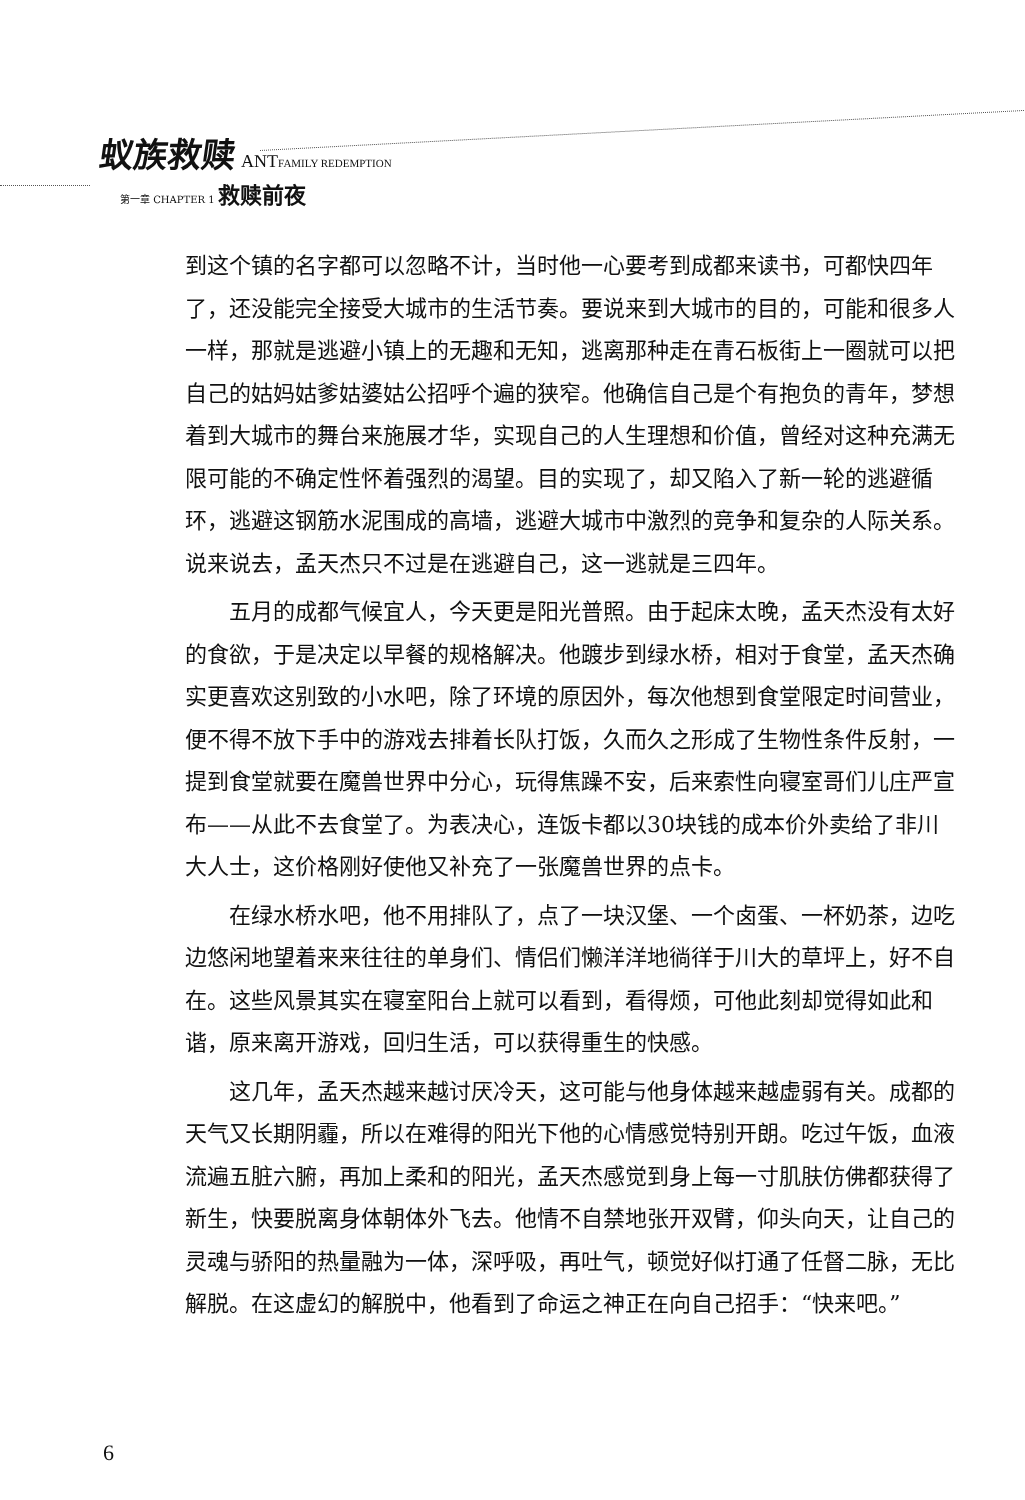蚁族救赎 ANT FAMILY REDEMPTION
第一章 CHAPTER 1 救赎前夜
到这个镇的名字都可以忽略不计，当时他一心要考到成都来读书，可都快四年了，还没能完全接受大城市的生活节奏。要说来到大城市的目的，可能和很多人一样，那就是逃避小镇上的无趣和无知，逃离那种走在青石板街上一圈就可以把自己的姑妈姑爹姑婆姑公招呼个遍的狭窄。他确信自己是个有抱负的青年，梦想着到大城市的舞台来施展才华，实现自己的人生理想和价值，曾经对这种充满无限可能的不确定性怀着强烈的渴望。目的实现了，却又陷入了新一轮的逃避循环，逃避这钢筋水泥围成的高墙，逃避大城市中激烈的竞争和复杂的人际关系。说来说去，孟天杰只不过是在逃避自己，这一逃就是三四年。
五月的成都气候宜人，今天更是阳光普照。由于起床太晚，孟天杰没有太好的食欲，于是决定以早餐的规格解决。他踱步到绿水桥，相对于食堂，孟天杰确实更喜欢这别致的小水吧，除了环境的原因外，每次他想到食堂限定时间营业，便不得不放下手中的游戏去排着长队打饭，久而久之形成了生物性条件反射，一提到食堂就要在魔兽世界中分心，玩得焦躁不安，后来索性向寝室哥们儿庄严宣布——从此不去食堂了。为表决心，连饭卡都以30块钱的成本价外卖给了非川大人士，这价格刚好使他又补充了一张魔兽世界的点卡。
在绿水桥水吧，他不用排队了，点了一块汉堡、一个卤蛋、一杯奶茶，边吃边悠闲地望着来来往往的单身们、情侣们懒洋洋地徜徉于川大的草坪上，好不自在。这些风景其实在寝室阳台上就可以看到，看得烦，可他此刻却觉得如此和谐，原来离开游戏，回归生活，可以获得重生的快感。
这几年，孟天杰越来越讨厌冷天，这可能与他身体越来越虚弱有关。成都的天气又长期阴霾，所以在难得的阳光下他的心情感觉特别开朗。吃过午饭，血液流遍五脏六腑，再加上柔和的阳光，孟天杰感觉到身上每一寸肌肤仿佛都获得了新生，快要脱离身体朝体外飞去。他情不自禁地张开双臂，仰头向天，让自己的灵魂与骄阳的热量融为一体，深呼吸，再吐气，顿觉好似打通了任督二脉，无比解脱。在这虚幻的解脱中，他看到了命运之神正在向自己招手：“快来吧。”
6